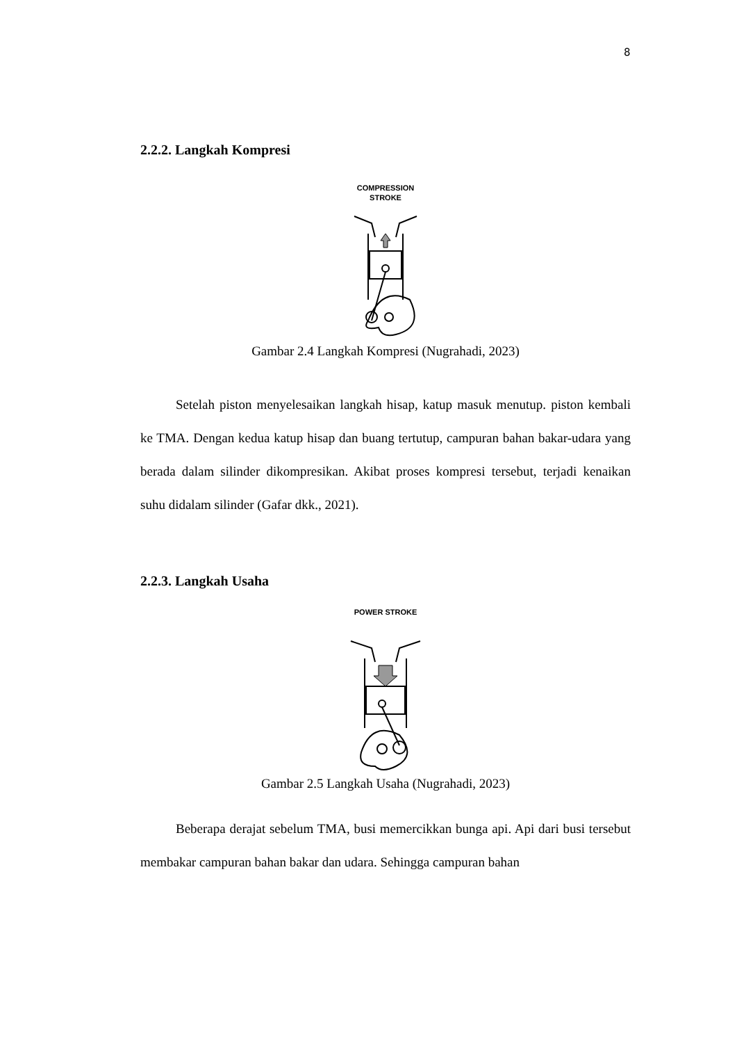8
2.2.2. Langkah Kompresi
COMPRESSION
STROKE
Gambar 2.4 Langkah Kompresi (Nugrahadi, 2023)
Setelah piston menyelesaikan langkah hisap, katup masuk menutup. piston kembali ke TMA. Dengan kedua katup hisap dan buang tertutup, campuran bahan bakar-udara yang berada dalam silinder dikompresikan. Akibat proses kompresi tersebut, terjadi kenaikan suhu didalam silinder (Gafar dkk., 2021).
2.2.3. Langkah Usaha
POWER STROKE
Gambar 2.5 Langkah Usaha (Nugrahadi, 2023)
Beberapa derajat sebelum TMA, busi memercikkan bunga api. Api dari busi tersebut membakar campuran bahan bakar dan udara. Sehingga campuran bahan